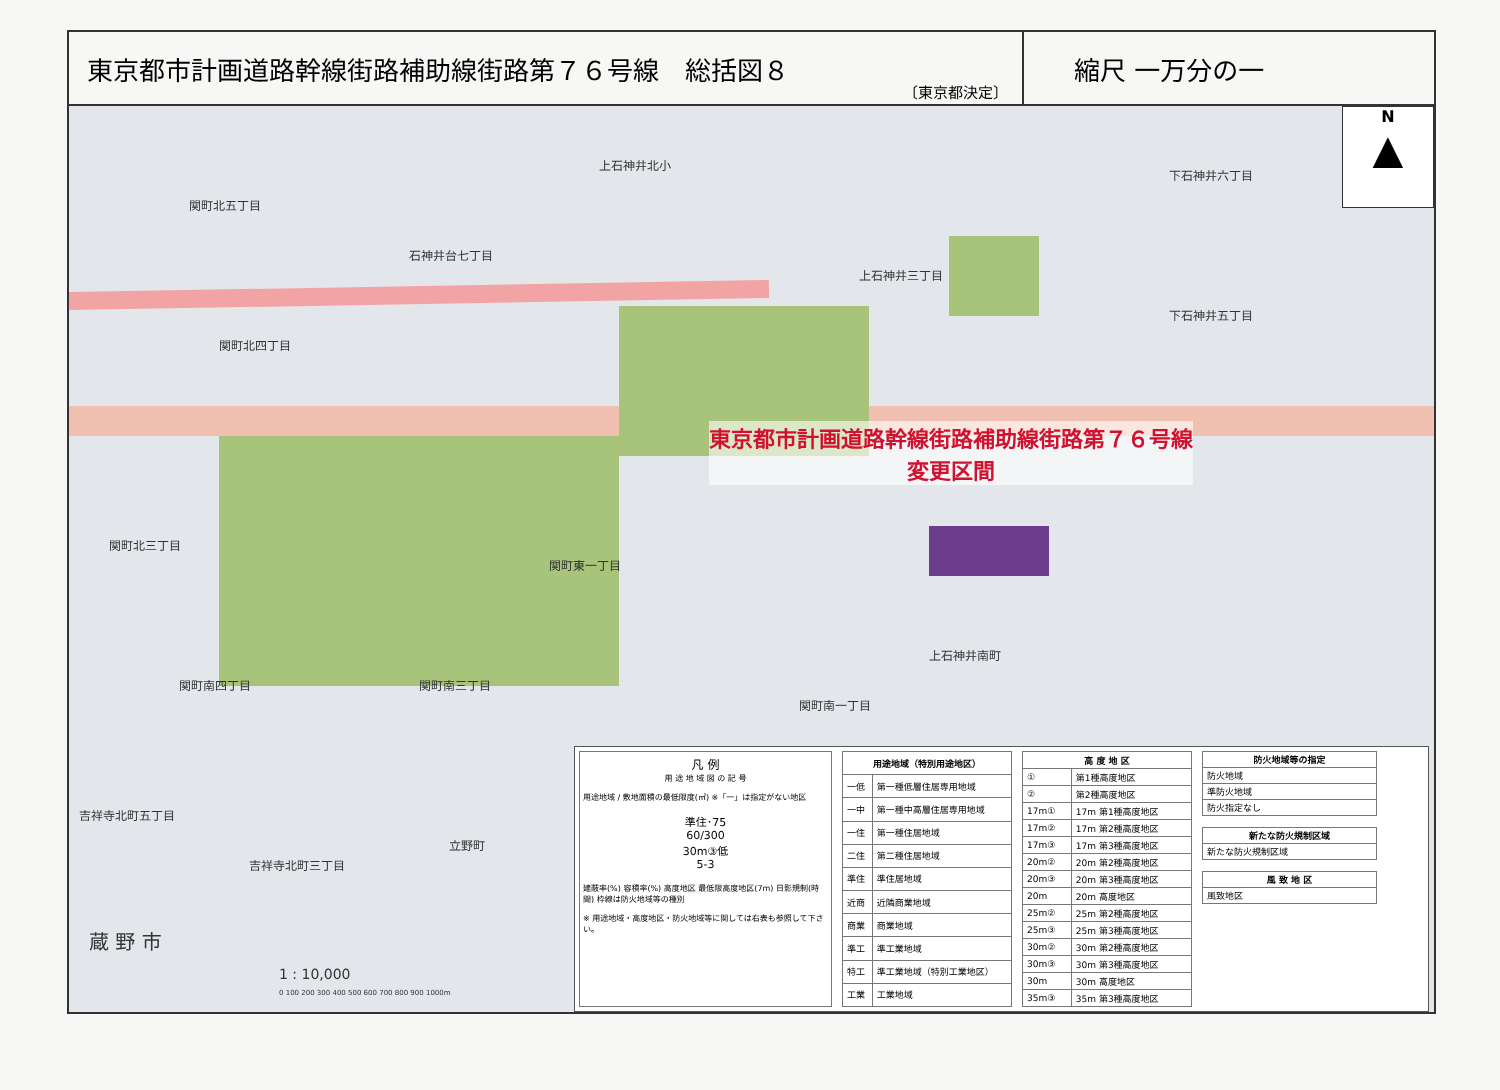東京都市計画道路幹線街路補助線街路第７６号線　総括図８
〔東京都決定〕
縮尺 一万分の一
関町北五丁目
石神井台七丁目
関町北四丁目
上石神井北小
上石神井三丁目
下石神井五丁目
下石神井六丁目
関町北三丁目
関町東一丁目
上石神井南町
関町南四丁目 関町南三丁目
関町南一丁目
吉祥寺北町五丁目
吉祥寺北町三丁目
立野町
蔵 野 市
東京都市計画道路幹線街路補助線街路第７６号線
変更区間
1 : 10,000
0 100 200 300 400 500 600 700 800 900 1000m
凡 例
用 途 地 域 図 の 記 号
用途地域 / 敷地面積の最低限度(㎡) ※「一」は指定がない地区
準住･75
60/300
30m③低
5-3
建蔽率(%) 容積率(%) 高度地区 最低限高度地区(7m) 日影規制(時間) 枠線は防火地域等の種別
※ 用途地域・高度地区・防火地域等に関しては右表も参照して下さい。
| 用途地域（特別用途地区） | |
| --- | --- |
| 一低 | 第一種低層住居専用地域 |
| 一中 | 第一種中高層住居専用地域 |
| 一住 | 第一種住居地域 |
| 二住 | 第二種住居地域 |
| 準住 | 準住居地域 |
| 近商 | 近隣商業地域 |
| 商業 | 商業地域 |
| 準工 | 準工業地域 |
| 特工 | 準工業地域（特別工業地区） |
| 工業 | 工業地域 |
| 高 度 地 区 | |
| --- | --- |
| ① | 第1種高度地区 |
| ② | 第2種高度地区 |
| 17m① | 17m 第1種高度地区 |
| 17m② | 17m 第2種高度地区 |
| 17m③ | 17m 第3種高度地区 |
| 20m② | 20m 第2種高度地区 |
| 20m③ | 20m 第3種高度地区 |
| 20m | 20m 高度地区 |
| 25m② | 25m 第2種高度地区 |
| 25m③ | 25m 第3種高度地区 |
| 30m② | 30m 第2種高度地区 |
| 30m③ | 30m 第3種高度地区 |
| 30m | 30m 高度地区 |
| 35m③ | 35m 第3種高度地区 |
| 防火地域等の指定 |
| --- |
| 防火地域 |
| 準防火地域 |
| 防火指定なし |
| 新たな防火規制区域 |
| --- |
| 新たな防火規制区域 |
| 風 致 地 区 |
| --- |
| 風致地区 |
N
▲